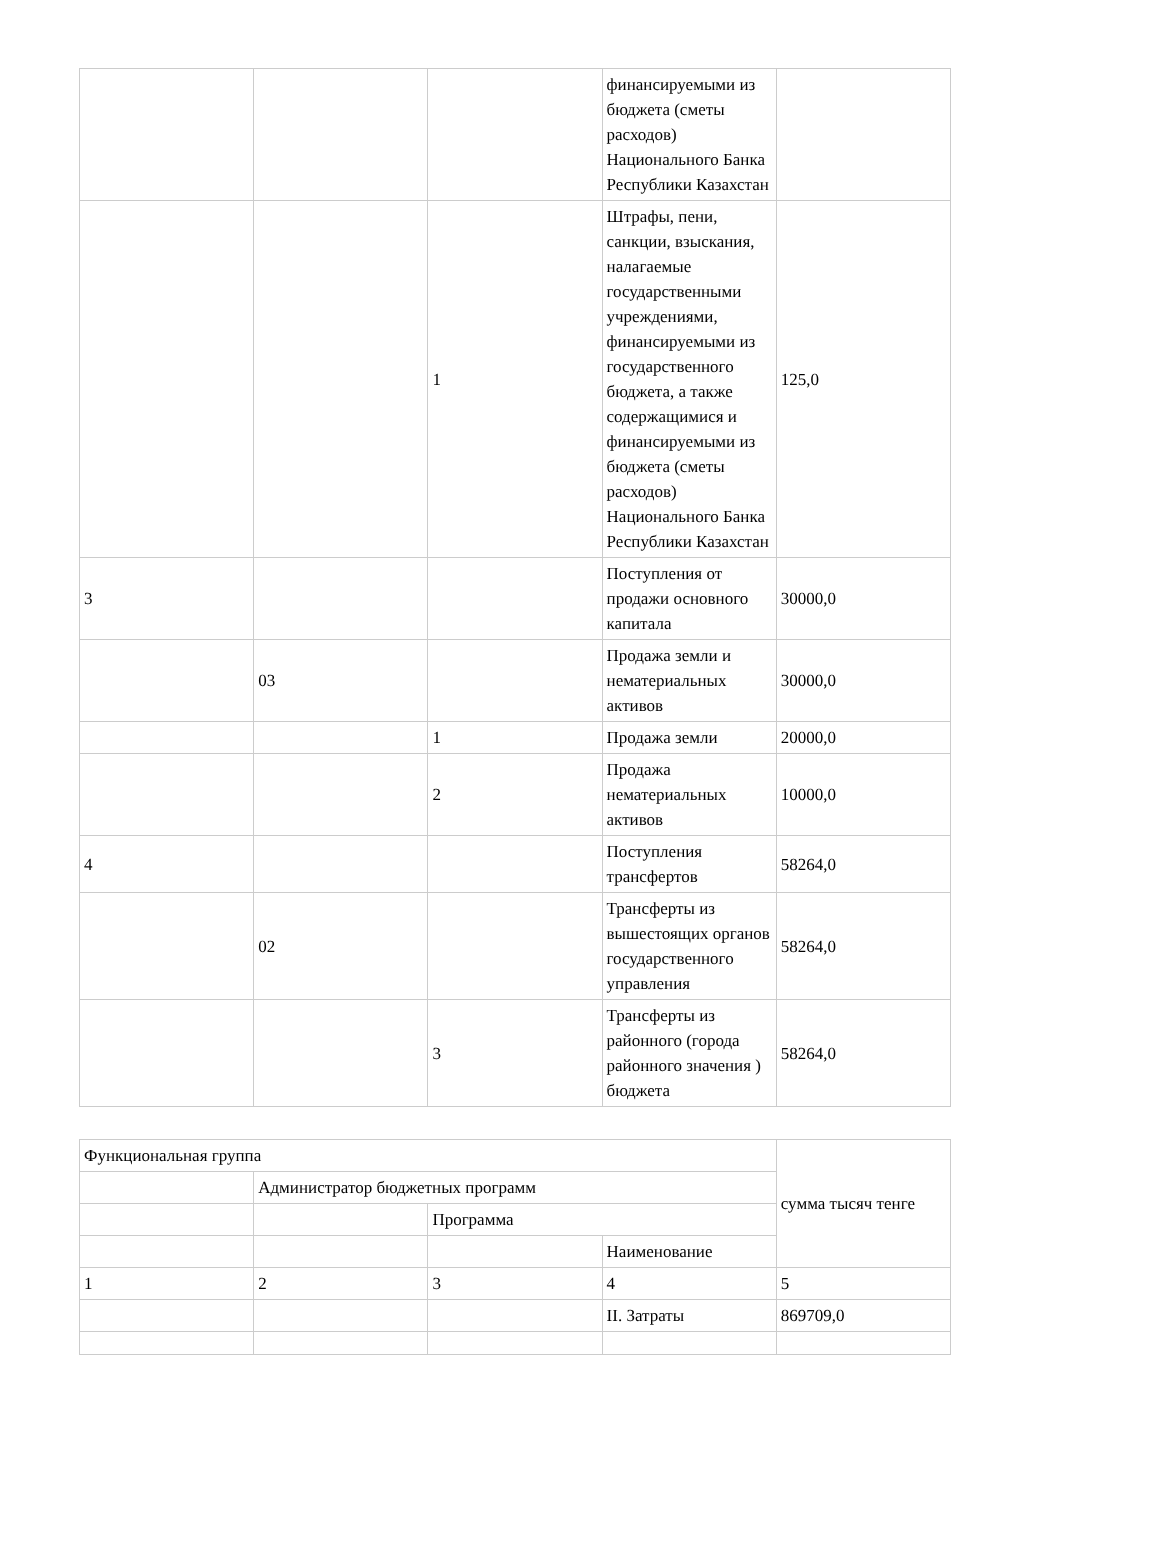| | | | финансируемыми из бюджета (сметы расходов) Национального Банка Республики Казахстан | |
| | | 1 | Штрафы, пени, санкции, взыскания, налагаемые государственными учреждениями, финансируемыми из государственного бюджета, а также содержащимися и финансируемыми из бюджета (сметы расходов) Национального Банка Республики Казахстан | 125,0 |
| 3 | | | Поступления от продажи основного капитала | 30000,0 |
| | 03 | | Продажа земли и нематериальных активов | 30000,0 |
| | | 1 | Продажа земли | 20000,0 |
| | | 2 | Продажа нематериальных активов | 10000,0 |
| 4 | | | Поступления трансфертов | 58264,0 |
| | 02 | | Трансферты из вышестоящих органов государственного управления | 58264,0 |
| | | 3 | Трансферты из районного (города районного значения ) бюджета | 58264,0 |
| Функциональная группа | | | | сумма тысяч тенге |
| | Администратор бюджетных программ | | | |
| | | Программа | | |
| | | | Наименование | |
| 1 | 2 | 3 | 4 | 5 |
| | | | II. Затраты | 869709,0 |